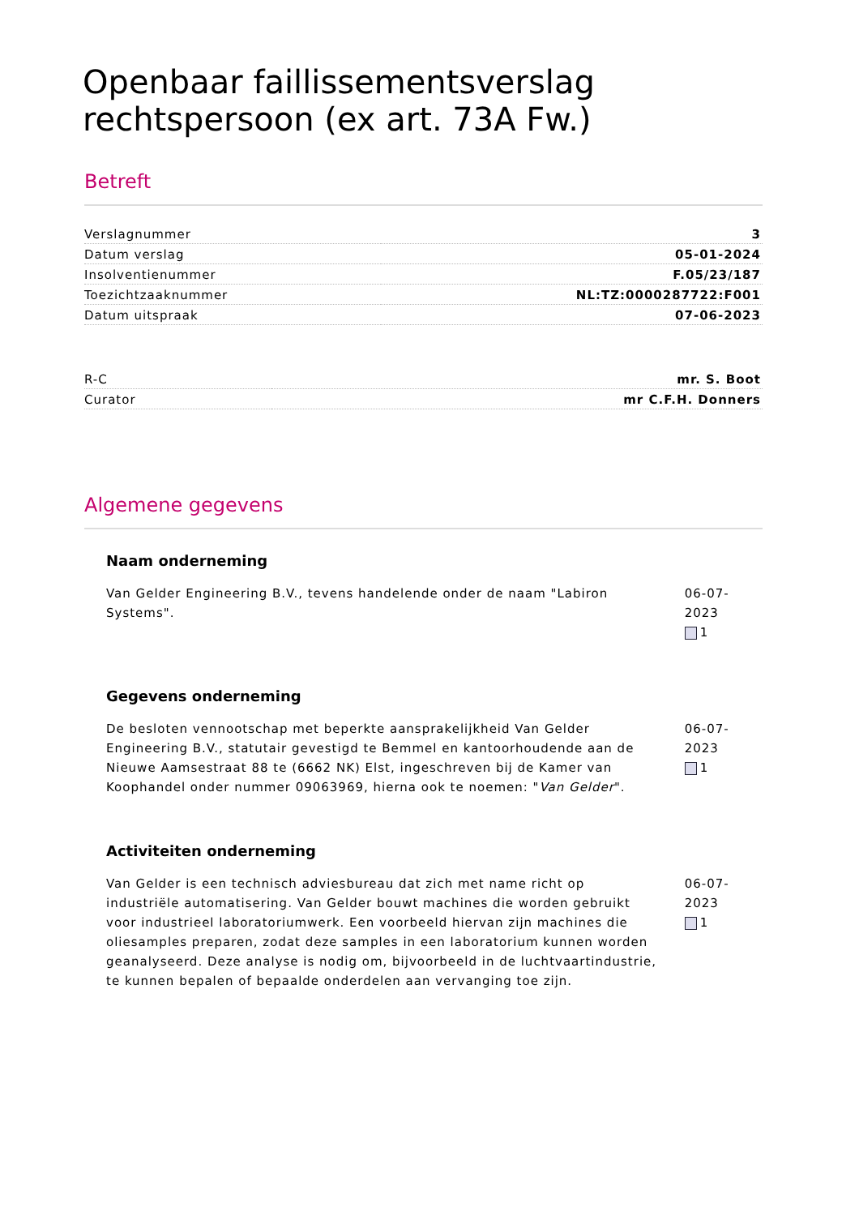Openbaar faillissementsverslag rechtspersoon (ex art. 73A Fw.)
Betreft
| Verslagnummer | 3 |
| Datum verslag | 05-01-2024 |
| Insolventienummer | F.05/23/187 |
| Toezichtzaaknummer | NL:TZ:0000287722:F001 |
| Datum uitspraak | 07-06-2023 |
| R-C | mr. S. Boot |
| Curator | mr C.F.H. Donners |
Algemene gegevens
Naam onderneming
Van Gelder Engineering B.V., tevens handelende onder de naam "Labiron Systems".
06-07-2023
1
Gegevens onderneming
De besloten vennootschap met beperkte aansprakelijkheid Van Gelder Engineering B.V., statutair gevestigd te Bemmel en kantoorhoudende aan de Nieuwe Aamsestraat 88 te (6662 NK) Elst, ingeschreven bij de Kamer van Koophandel onder nummer 09063969, hierna ook te noemen: "Van Gelder".
06-07-2023
1
Activiteiten onderneming
Van Gelder is een technisch adviesbureau dat zich met name richt op industriële automatisering. Van Gelder bouwt machines die worden gebruikt voor industrieel laboratoriumwerk. Een voorbeeld hiervan zijn machines die oliesamples preparen, zodat deze samples in een laboratorium kunnen worden geanalyseerd. Deze analyse is nodig om, bijvoorbeeld in de luchtvaartindustrie, te kunnen bepalen of bepaalde onderdelen aan vervanging toe zijn.
06-07-2023
1